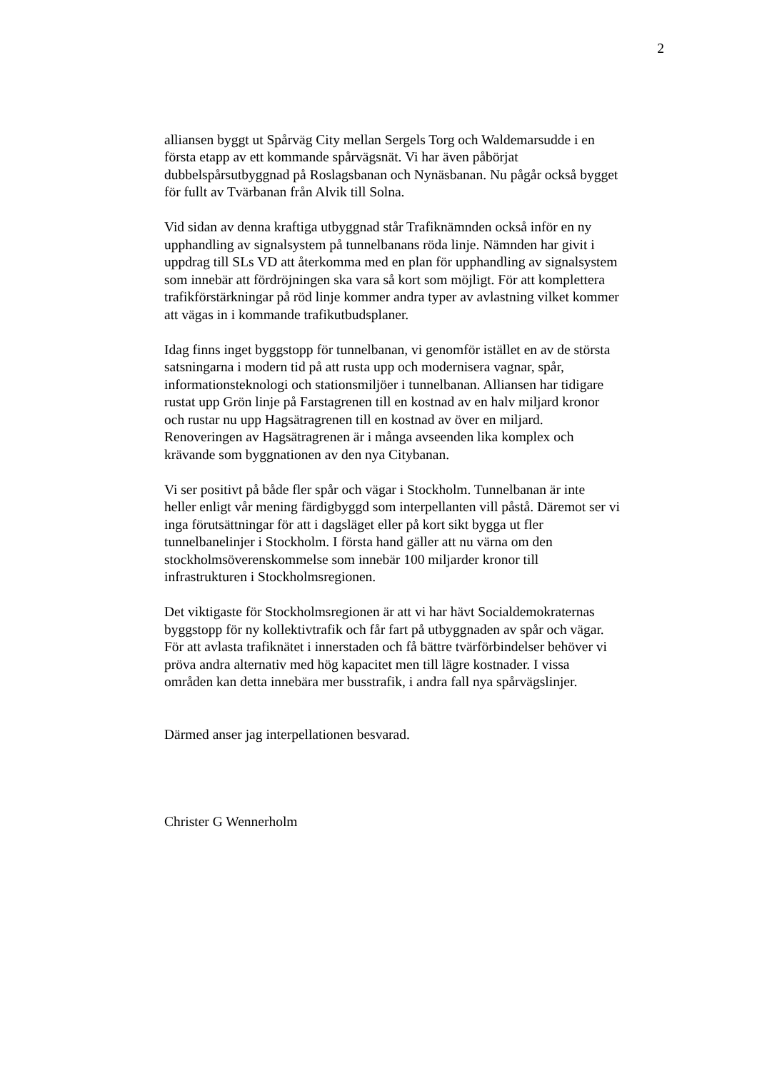2
alliansen byggt ut Spårväg City mellan Sergels Torg och Waldemarsudde i en
första etapp av ett kommande spårvägsnät. Vi har även påbörjat
dubbelspårsutbyggnad på Roslagsbanan och Nynäsbanan. Nu pågår också bygget
för fullt av Tvärbanan från Alvik till Solna.
Vid sidan av denna kraftiga utbyggnad står Trafiknämnden också inför en ny
upphandling av signalsystem på tunnelbanans röda linje. Nämnden har givit i
uppdrag till SLs VD att återkomma med en plan för upphandling av signalsystem
som innebär att fördröjningen ska vara så kort som möjligt. För att komplettera
trafikförstärkningar på röd linje kommer andra typer av avlastning vilket kommer
att vägas in i kommande trafikutbudsplaner.
Idag finns inget byggstopp för tunnelbanan, vi genomför istället en av de största
satsningarna i modern tid på att rusta upp och modernisera vagnar, spår,
informationsteknologi och stationsmiljöer i tunnelbanan. Alliansen har tidigare
rustat upp Grön linje på Farstagrenen till en kostnad av en halv miljard kronor
och rustar nu upp Hagsätragrenen till en kostnad av över en miljard.
Renoveringen av Hagsätragrenen är i många avseenden lika komplex och
krävande som byggnationen av den nya Citybanan.
Vi ser positivt på både fler spår och vägar i Stockholm. Tunnelbanan är inte
heller enligt vår mening färdigbyggd som interpellanten vill påstå. Däremot ser vi
inga förutsättningar för att i dagsläget eller på kort sikt bygga ut fler
tunnelbanelinjer i Stockholm. I första hand gäller att nu värna om den
stockholmsöverenskommelse som innebär 100 miljarder kronor till
infrastrukturen i Stockholmsregionen.
Det viktigaste för Stockholmsregionen är att vi har hävt Socialdemokraternas
byggstopp för ny kollektivtrafik och får fart på utbyggnaden av spår och vägar.
För att avlasta trafiknätet i innerstaden och få bättre tvärförbindelser behöver vi
pröva andra alternativ med hög kapacitet men till lägre kostnader. I vissa
områden kan detta innebära mer busstrafik, i andra fall nya spårvägslinjer.
Därmed anser jag interpellationen besvarad.
Christer G Wennerholm